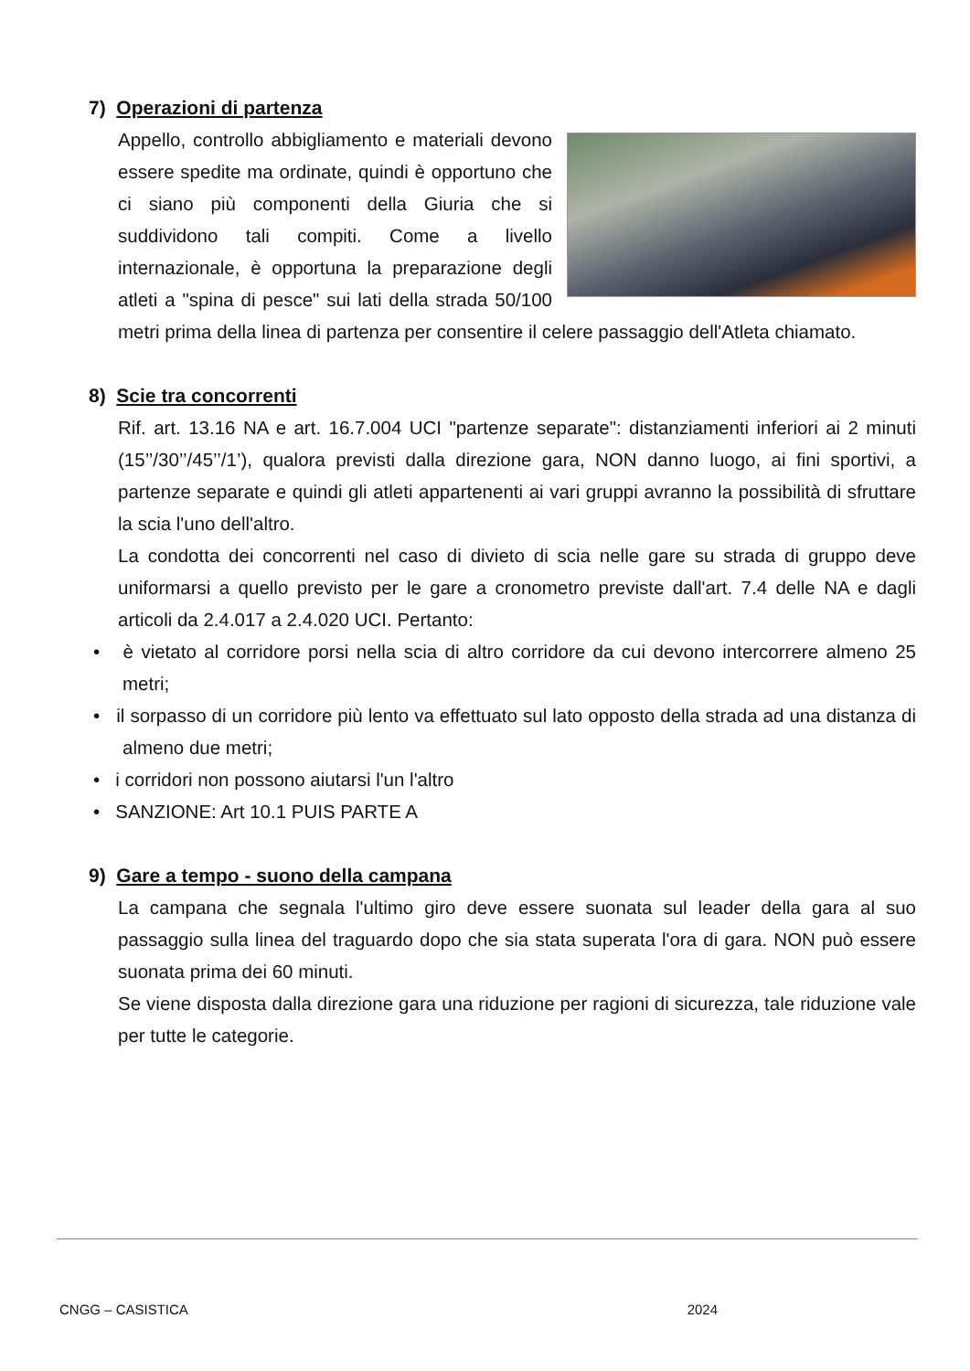7) Operazioni di partenza
Appello, controllo abbigliamento e materiali devono essere spedite ma ordinate, quindi è opportuno che ci siano più componenti della Giuria che si suddividono tali compiti. Come a livello internazionale, è opportuna la preparazione degli atleti a "spina di pesce" sui lati della strada 50/100 metri prima della linea di partenza per consentire il celere passaggio dell'Atleta chiamato.
8) Scie tra concorrenti
Rif. art. 13.16 NA e art. 16.7.004 UCI "partenze separate": distanziamenti inferiori ai 2 minuti (15’’/30’’/45’’/1’), qualora previsti dalla direzione gara, NON danno luogo, ai fini sportivi, a partenze separate e quindi gli atleti appartenenti ai vari gruppi avranno la possibilità di sfruttare la scia l'uno dell'altro.
La condotta dei concorrenti nel caso di divieto di scia nelle gare su strada di gruppo deve uniformarsi a quello previsto per le gare a cronometro previste dall'art. 7.4 delle NA e dagli articoli da 2.4.017 a 2.4.020 UCI. Pertanto:
• è vietato al corridore porsi nella scia di altro corridore da cui devono intercorrere almeno 25 metri;
• il sorpasso di un corridore più lento va effettuato sul lato opposto della strada ad una distanza di almeno due metri;
• i corridori non possono aiutarsi l'un l'altro
• SANZIONE: Art 10.1 PUIS PARTE A
9) Gare a tempo - suono della campana
La campana che segnala l'ultimo giro deve essere suonata sul leader della gara al suo passaggio sulla linea del traguardo dopo che sia stata superata l'ora di gara. NON può essere suonata prima dei 60 minuti.
Se viene disposta dalla direzione gara una riduzione per ragioni di sicurezza, tale riduzione vale per tutte le categorie.
CNGG – CASISTICA 2024